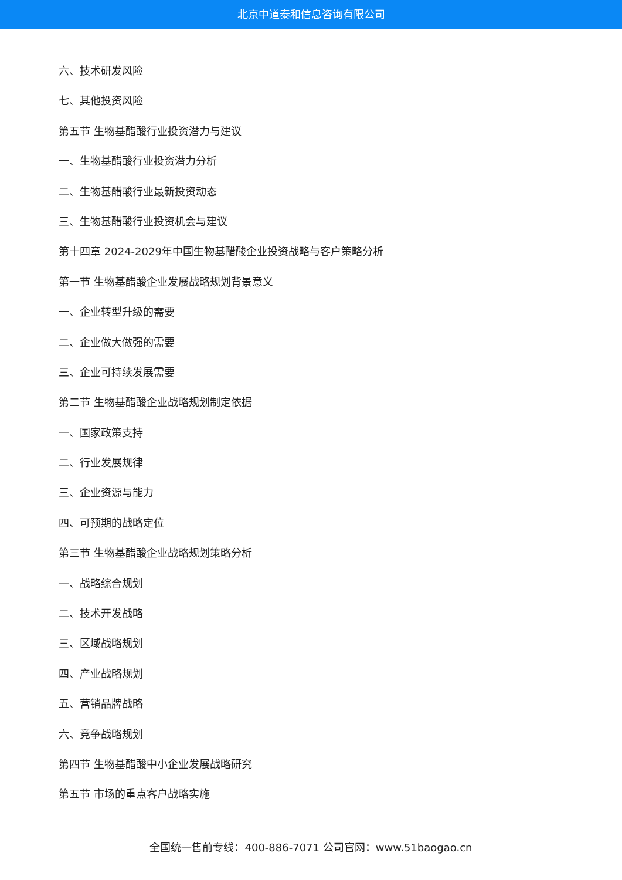北京中道泰和信息咨询有限公司
六、技术研发风险
七、其他投资风险
第五节 生物基醋酸行业投资潜力与建议
一、生物基醋酸行业投资潜力分析
二、生物基醋酸行业最新投资动态
三、生物基醋酸行业投资机会与建议
第十四章 2024-2029年中国生物基醋酸企业投资战略与客户策略分析
第一节 生物基醋酸企业发展战略规划背景意义
一、企业转型升级的需要
二、企业做大做强的需要
三、企业可持续发展需要
第二节 生物基醋酸企业战略规划制定依据
一、国家政策支持
二、行业发展规律
三、企业资源与能力
四、可预期的战略定位
第三节 生物基醋酸企业战略规划策略分析
一、战略综合规划
二、技术开发战略
三、区域战略规划
四、产业战略规划
五、营销品牌战略
六、竞争战略规划
第四节 生物基醋酸中小企业发展战略研究
第五节 市场的重点客户战略实施
全国统一售前专线：400-886-7071 公司官网：www.51baogao.cn